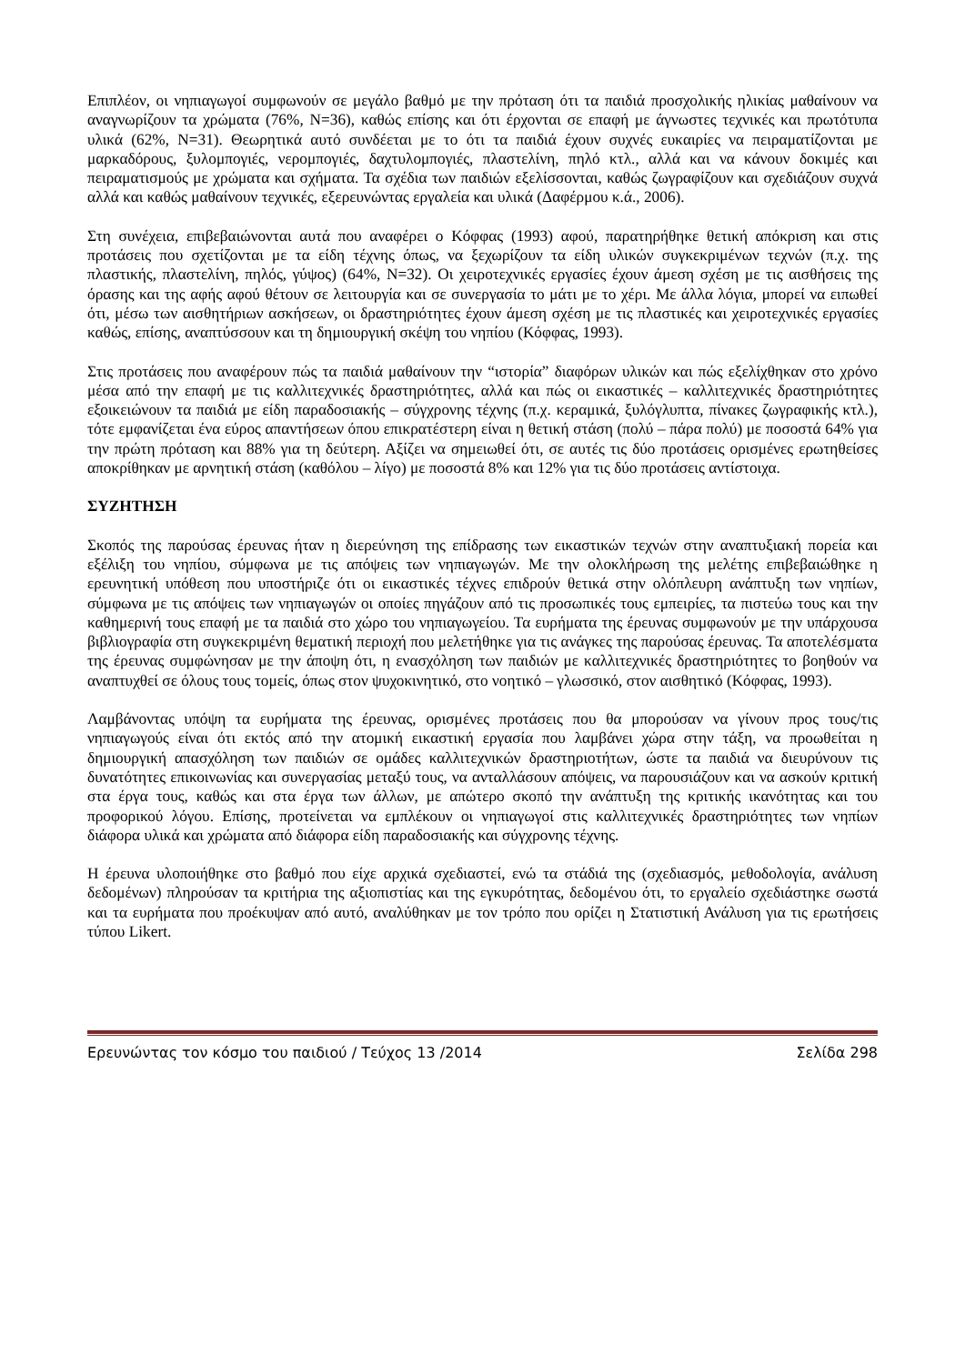Επιπλέον, οι νηπιαγωγοί συμφωνούν σε μεγάλο βαθμό με την πρόταση ότι τα παιδιά προσχολικής ηλικίας μαθαίνουν να αναγνωρίζουν τα χρώματα (76%, Ν=36), καθώς επίσης και ότι έρχονται σε επαφή με άγνωστες τεχνικές και πρωτότυπα υλικά (62%, Ν=31). Θεωρητικά αυτό συνδέεται με το ότι τα παιδιά έχουν συχνές ευκαιρίες να πειραματίζονται με μαρκαδόρους, ξυλομπογιές, νερομπογιές, δαχτυλομπογιές, πλαστελίνη, πηλό κτλ., αλλά και να κάνουν δοκιμές και πειραματισμούς με χρώματα και σχήματα. Τα σχέδια των παιδιών εξελίσσονται, καθώς ζωγραφίζουν και σχεδιάζουν συχνά αλλά και καθώς μαθαίνουν τεχνικές, εξερευνώντας εργαλεία και υλικά (Δαφέρμου κ.ά., 2006).
Στη συνέχεια, επιβεβαιώνονται αυτά που αναφέρει ο Κόφφας (1993) αφού, παρατηρήθηκε θετική απόκριση και στις προτάσεις που σχετίζονται με τα είδη τέχνης όπως, να ξεχωρίζουν τα είδη υλικών συγκεκριμένων τεχνών (π.χ. της πλαστικής, πλαστελίνη, πηλός, γύψος) (64%, Ν=32). Οι χειροτεχνικές εργασίες έχουν άμεση σχέση με τις αισθήσεις της όρασης και της αφής αφού θέτουν σε λειτουργία και σε συνεργασία το μάτι με το χέρι. Με άλλα λόγια, μπορεί να ειπωθεί ότι, μέσω των αισθητήριων ασκήσεων, οι δραστηριότητες έχουν άμεση σχέση με τις πλαστικές και χειροτεχνικές εργασίες καθώς, επίσης, αναπτύσσουν και τη δημιουργική σκέψη του νηπίου (Κόφφας, 1993).
Στις προτάσεις που αναφέρουν πώς τα παιδιά μαθαίνουν την “ιστορία” διαφόρων υλικών και πώς εξελίχθηκαν στο χρόνο μέσα από την επαφή με τις καλλιτεχνικές δραστηριότητες, αλλά και πώς οι εικαστικές – καλλιτεχνικές δραστηριότητες εξοικειώνουν τα παιδιά με είδη παραδοσιακής – σύγχρονης τέχνης (π.χ. κεραμικά, ξυλόγλυπτα, πίνακες ζωγραφικής κτλ.), τότε εμφανίζεται ένα εύρος απαντήσεων όπου επικρατέστερη είναι η θετική στάση (πολύ – πάρα πολύ) με ποσοστά 64% για την πρώτη πρόταση και 88% για τη δεύτερη. Αξίζει να σημειωθεί ότι, σε αυτές τις δύο προτάσεις ορισμένες ερωτηθείσες αποκρίθηκαν με αρνητική στάση (καθόλου – λίγο) με ποσοστά 8% και 12% για τις δύο προτάσεις αντίστοιχα.
ΣΥΖΗΤΗΣΗ
Σκοπός της παρούσας έρευνας ήταν η διερεύνηση της επίδρασης των εικαστικών τεχνών στην αναπτυξιακή πορεία και εξέλιξη του νηπίου, σύμφωνα με τις απόψεις των νηπιαγωγών. Με την ολοκλήρωση της μελέτης επιβεβαιώθηκε η ερευνητική υπόθεση που υποστήριζε ότι οι εικαστικές τέχνες επιδρούν θετικά στην ολόπλευρη ανάπτυξη των νηπίων, σύμφωνα με τις απόψεις των νηπιαγωγών οι οποίες πηγάζουν από τις προσωπικές τους εμπειρίες, τα πιστεύω τους και την καθημερινή τους επαφή με τα παιδιά στο χώρο του νηπιαγωγείου. Τα ευρήματα της έρευνας συμφωνούν με την υπάρχουσα βιβλιογραφία στη συγκεκριμένη θεματική περιοχή που μελετήθηκε για τις ανάγκες της παρούσας έρευνας. Τα αποτελέσματα της έρευνας συμφώνησαν με την άποψη ότι, η ενασχόληση των παιδιών με καλλιτεχνικές δραστηριότητες το βοηθούν να αναπτυχθεί σε όλους τους τομείς, όπως στον ψυχοκινητικό, στο νοητικό – γλωσσικό, στον αισθητικό (Κόφφας, 1993).
Λαμβάνοντας υπόψη τα ευρήματα της έρευνας, ορισμένες προτάσεις που θα μπορούσαν να γίνουν προς τους/τις νηπιαγωγούς είναι ότι εκτός από την ατομική εικαστική εργασία που λαμβάνει χώρα στην τάξη, να προωθείται η δημιουργική απασχόληση των παιδιών σε ομάδες καλλιτεχνικών δραστηριοτήτων, ώστε τα παιδιά να διευρύνουν τις δυνατότητες επικοινωνίας και συνεργασίας μεταξύ τους, να ανταλλάσουν απόψεις, να παρουσιάζουν και να ασκούν κριτική στα έργα τους, καθώς και στα έργα των άλλων, με απώτερο σκοπό την ανάπτυξη της κριτικής ικανότητας και του προφορικού λόγου. Επίσης, προτείνεται να εμπλέκουν οι νηπιαγωγοί στις καλλιτεχνικές δραστηριότητες των νηπίων διάφορα υλικά και χρώματα από διάφορα είδη παραδοσιακής και σύγχρονης τέχνης.
Η έρευνα υλοποιήθηκε στο βαθμό που είχε αρχικά σχεδιαστεί, ενώ τα στάδιά της (σχεδιασμός, μεθοδολογία, ανάλυση δεδομένων) πληρούσαν τα κριτήρια της αξιοπιστίας και της εγκυρότητας, δεδομένου ότι, το εργαλείο σχεδιάστηκε σωστά και τα ευρήματα που προέκυψαν από αυτό, αναλύθηκαν με τον τρόπο που ορίζει η Στατιστική Ανάλυση για τις ερωτήσεις τύπου Likert.
Ερευνώντας τον κόσμο του παιδιού / Τεύχος 13 /2014 Σελίδα 298